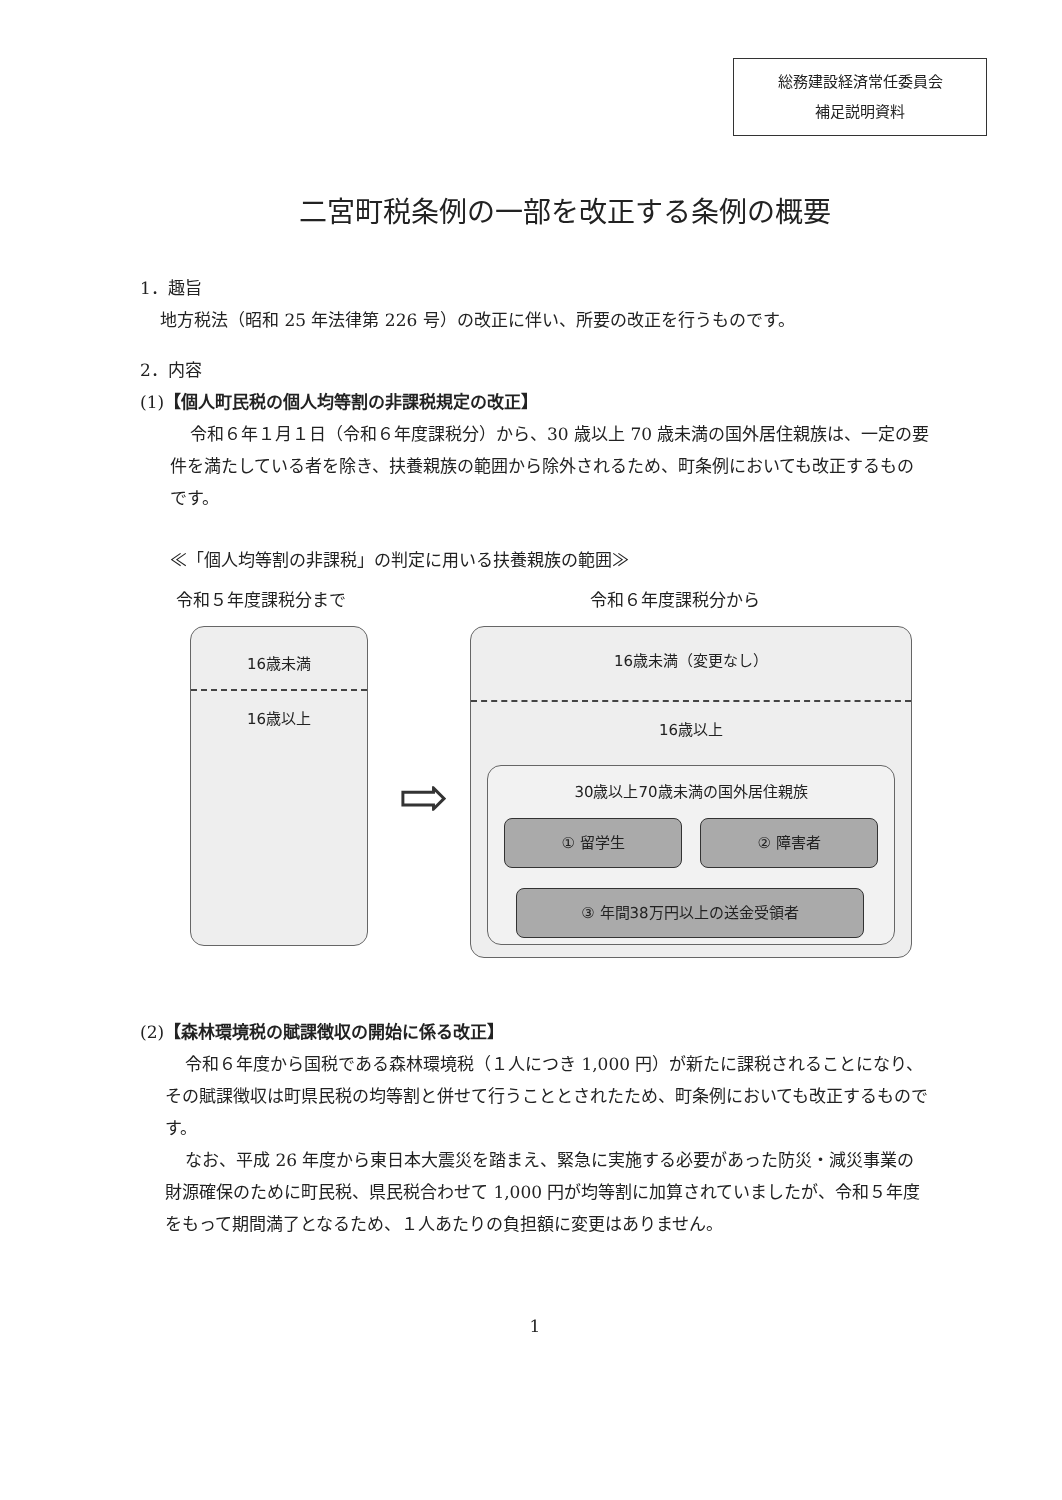総務建設経済常任委員会
補足説明資料
二宮町税条例の一部を改正する条例の概要
1．趣旨
地方税法（昭和 25 年法律第 226 号）の改正に伴い、所要の改正を行うものです。
2．内容
(1)【個人町民税の個人均等割の非課税規定の改正】
令和６年１月１日（令和６年度課税分）から、30 歳以上 70 歳未満の国外居住親族は、一定の要件を満たしている者を除き、扶養親族の範囲から除外されるため、町条例においても改正するものです。
≪「個人均等割の非課税」の判定に用いる扶養親族の範囲≫
令和５年度課税分まで 令和６年度課税分から
16歳未満
16歳以上
⇨
16歳未満（変更なし）
16歳以上
30歳以上70歳未満の国外居住親族
① 留学生 ② 障害者
③ 年間38万円以上の送金受領者
(2)【森林環境税の賦課徴収の開始に係る改正】
令和６年度から国税である森林環境税（１人につき 1,000 円）が新たに課税されることになり、その賦課徴収は町県民税の均等割と併せて行うこととされたため、町条例においても改正するものです。
なお、平成 26 年度から東日本大震災を踏まえ、緊急に実施する必要があった防災・減災事業の財源確保のために町民税、県民税合わせて 1,000 円が均等割に加算されていましたが、令和５年度をもって期間満了となるため、１人あたりの負担額に変更はありません。
1